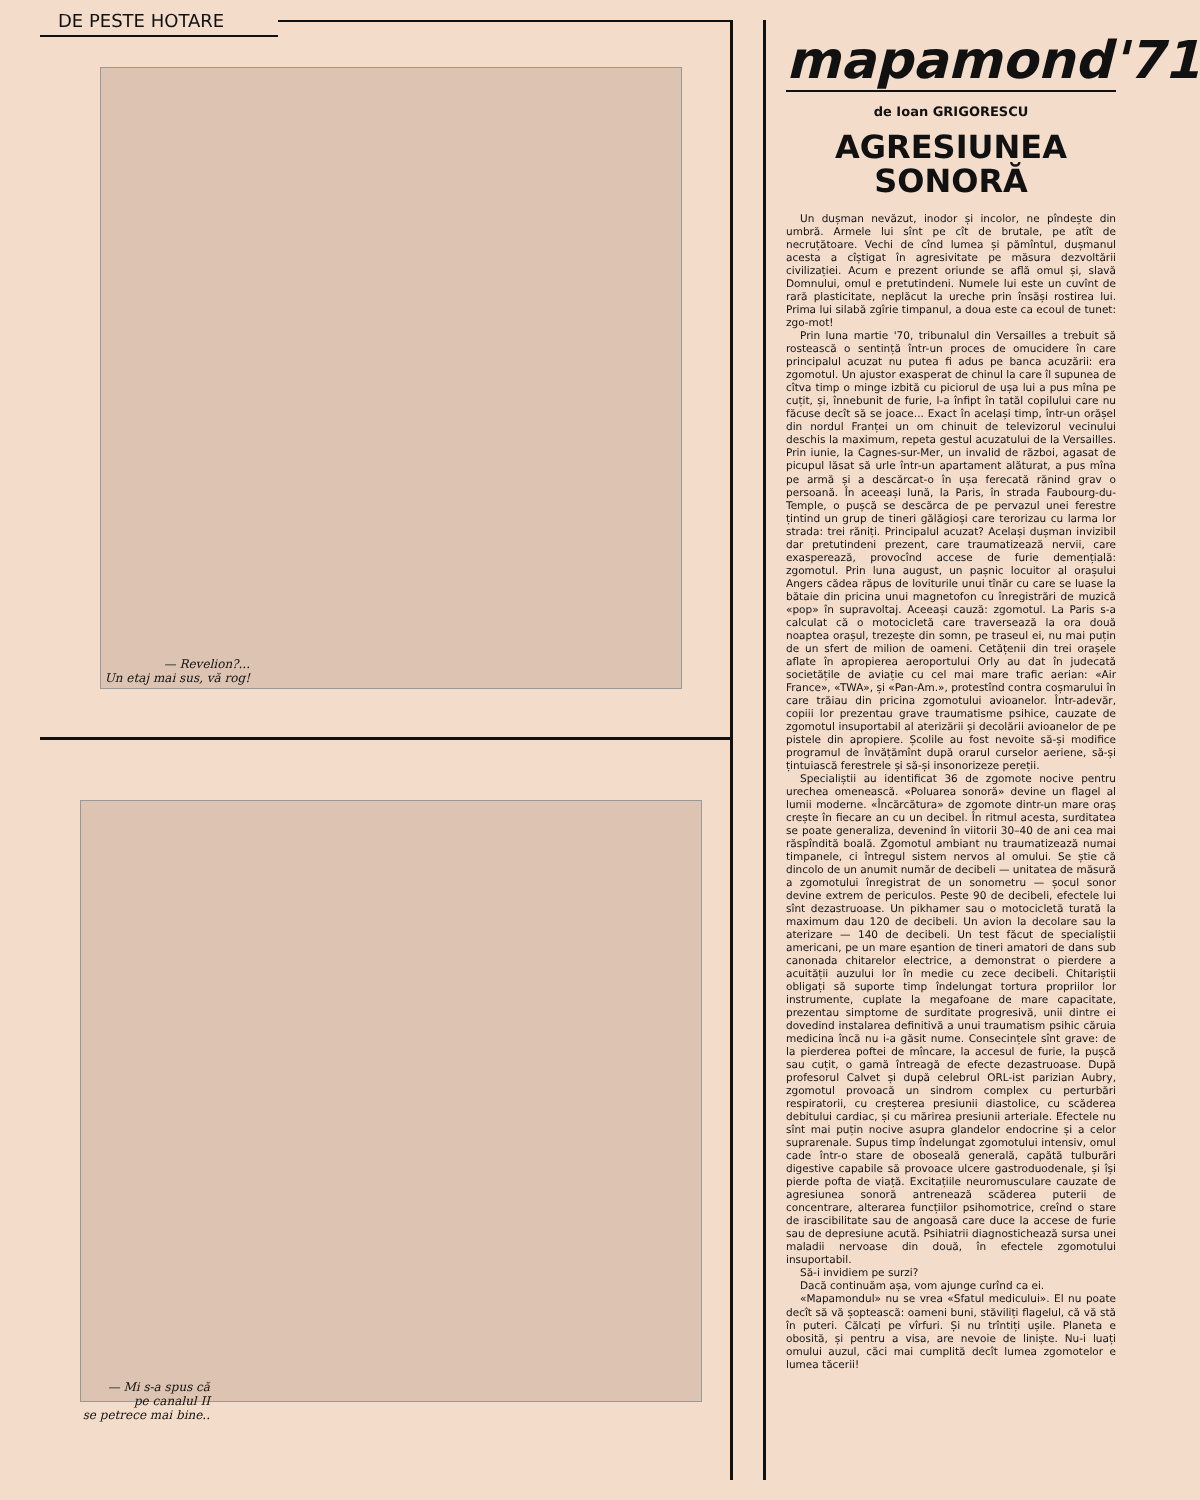DE PESTE HOTARE
— Revelion?...
Un etaj mai sus, vă rog!
— Mi s-a spus că
pe canalul II
se petrece mai bine..
mapamond'71
de Ioan GRIGORESCU
AGRESIUNEA
SONORĂ
Un dușman nevăzut, inodor și incolor, ne pîndește din umbră. Armele lui sînt pe cît de brutale, pe atît de necruțătoare. Vechi de cînd lumea și pămîntul, dușmanul acesta a cîștigat în agresivitate pe măsura dezvoltării civilizației. Acum e prezent oriunde se află omul și, slavă Domnului, omul e pretutindeni. Numele lui este un cuvînt de rară plasticitate, neplăcut la ureche prin însăși rostirea lui. Prima lui silabă zgîrie timpanul, a doua este ca ecoul de tunet: zgo-mot!
Prin luna martie '70, tribunalul din Versailles a trebuit să rostească o sentință într-un proces de omucidere în care principalul acuzat nu putea fi adus pe banca acuzării: era zgomotul. Un ajustor exasperat de chinul la care îl supunea de cîtva timp o minge izbită cu piciorul de ușa lui a pus mîna pe cuțit, și, înnebunit de furie, l-a înfipt în tatăl copilului care nu făcuse decît să se joace... Exact în același timp, într-un orășel din nordul Franței un om chinuit de televizorul vecinului deschis la maximum, repeta gestul acuzatului de la Versailles. Prin iunie, la Cagnes-sur-Mer, un invalid de război, agasat de picupul lăsat să urle într-un apartament alăturat, a pus mîna pe armă și a descărcat-o în ușa ferecată rănind grav o persoană. În aceeași lună, la Paris, în strada Faubourg-du-Temple, o pușcă se descărca de pe pervazul unei ferestre țintind un grup de tineri gălăgioși care terorizau cu larma lor strada: trei răniți. Principalul acuzat? Același dușman invizibil dar pretutindeni prezent, care traumatizează nervii, care exasperează, provocînd accese de furie demențială: zgomotul. Prin luna august, un pașnic locuitor al orașului Angers cădea răpus de loviturile unui tînăr cu care se luase la bătaie din pricina unui magnetofon cu înregistrări de muzică «pop» în supravoltaj. Aceeași cauză: zgomotul. La Paris s-a calculat că o motocicletă care traversează la ora două noaptea orașul, trezește din somn, pe traseul ei, nu mai puțin de un sfert de milion de oameni. Cetățenii din trei orașele aflate în apropierea aeroportului Orly au dat în judecată societățile de aviație cu cel mai mare trafic aerian: «Air France», «TWA», și «Pan-Am.», protestînd contra coșmarului în care trăiau din pricina zgomotului avioanelor. Într-adevăr, copiii lor prezentau grave traumatisme psihice, cauzate de zgomotul insuportabil al aterizării și decolării avioanelor de pe pistele din apropiere. Școlile au fost nevoite să-și modifice programul de învățămînt după orarul curselor aeriene, să-și țintuiască ferestrele și să-și insonorizeze pereții.
Specialiștii au identificat 36 de zgomote nocive pentru urechea omenească. «Poluarea sonoră» devine un flagel al lumii moderne. «Încărcătura» de zgomote dintr-un mare oraș crește în fiecare an cu un decibel. În ritmul acesta, surditatea se poate generaliza, devenind în viitorii 30–40 de ani cea mai răspîndită boală. Zgomotul ambiant nu traumatizează numai timpanele, ci întregul sistem nervos al omului. Se știe că dincolo de un anumit număr de decibeli — unitatea de măsură a zgomotului înregistrat de un sonometru — șocul sonor devine extrem de periculos. Peste 90 de decibeli, efectele lui sînt dezastruoase. Un pikhamer sau o motocicletă turată la maximum dau 120 de decibeli. Un avion la decolare sau la aterizare — 140 de decibeli. Un test făcut de specialiștii americani, pe un mare eșantion de tineri amatori de dans sub canonada chitarelor electrice, a demonstrat o pierdere a acuității auzului lor în medie cu zece decibeli. Chitariștii obligați să suporte timp îndelungat tortura propriilor lor instrumente, cuplate la megafoane de mare capacitate, prezentau simptome de surditate progresivă, unii dintre ei dovedind instalarea definitivă a unui traumatism psihic căruia medicina încă nu i-a găsit nume. Consecințele sînt grave: de la pierderea poftei de mîncare, la accesul de furie, la pușcă sau cuțit, o gamă întreagă de efecte dezastruoase. După profesorul Calvet și după celebrul ORL-ist parizian Aubry, zgomotul provoacă un sindrom complex cu perturbări respiratorii, cu creșterea presiunii diastolice, cu scăderea debitului cardiac, și cu mărirea presiunii arteriale. Efectele nu sînt mai puțin nocive asupra glandelor endocrine și a celor suprarenale. Supus timp îndelungat zgomotului intensiv, omul cade într-o stare de oboseală generală, capătă tulburări digestive capabile să provoace ulcere gastroduodenale, și își pierde pofta de viață. Excitațiile neuromusculare cauzate de agresiunea sonoră antrenează scăderea puterii de concentrare, alterarea funcțiilor psihomotrice, creînd o stare de irascibilitate sau de angoasă care duce la accese de furie sau de depresiune acută. Psihiatrii diagnostichează sursa unei maladii nervoase din două, în efectele zgomotului insuportabil.
Să-i invidiem pe surzi?
Dacă continuăm așa, vom ajunge curînd ca ei.
«Mapamondul» nu se vrea «Sfatul medicului». El nu poate decît să vă șoptească: oameni buni, stăviliți flagelul, că vă stă în puteri. Călcați pe vîrfuri. Și nu trîntiți ușile. Planeta e obosită, și pentru a visa, are nevoie de liniște. Nu-i luați omului auzul, căci mai cumplită decît lumea zgomotelor e lumea tăcerii!